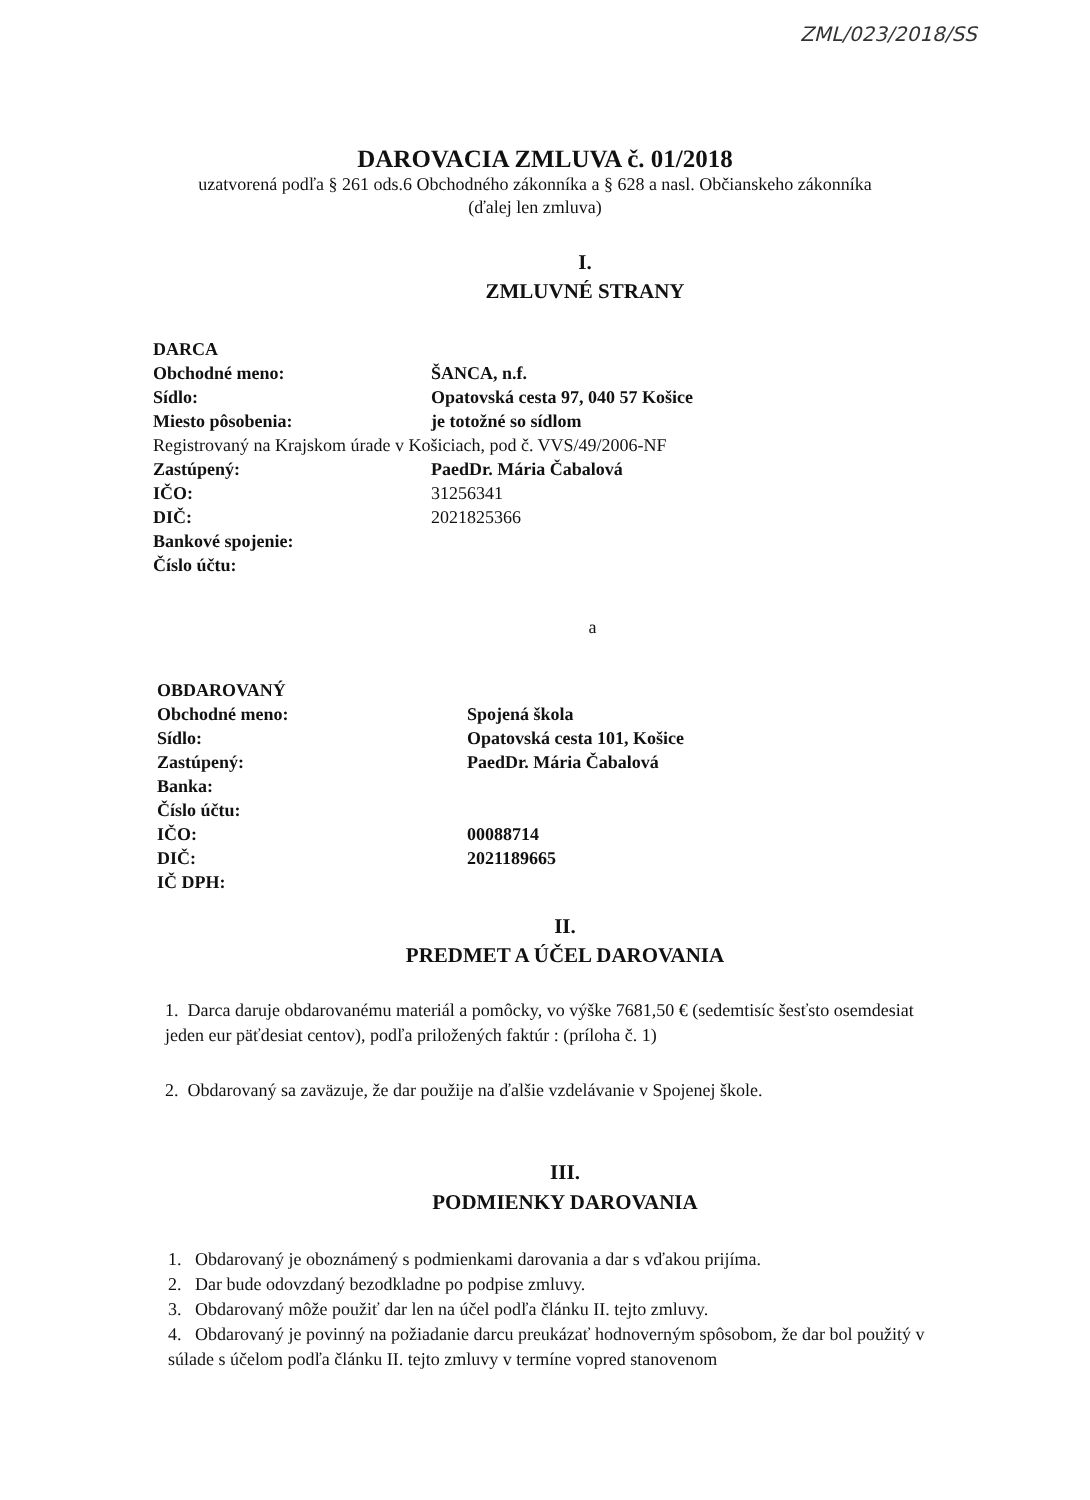ZML/023/2018/SS
DAROVACIA ZMLUVA č. 01/2018
uzatvorená podľa § 261 ods.6 Obchodného zákonníka a § 628 a nasl. Občianskeho zákonníka
(ďalej len zmluva)
I.
ZMLUVNÉ STRANY
| DARCA | |
| Obchodné meno: | ŠANCA, n.f. |
| Sídlo: | Opatovská cesta 97, 040 57 Košice |
| Miesto pôsobenia: | je totožné so sídlom |
| Registrovaný na Krajskom úrade v Košiciach, pod č. VVS/49/2006-NF | |
| Zastúpený: | PaedDr. Mária Čabalová |
| IČO: | 31256341 |
| DIČ: | 2021825366 |
| Bankové spojenie: | |
| Číslo účtu: | |
a
| OBDAROVANÝ | |
| Obchodné meno: | Spojená škola |
| Sídlo: | Opatovská cesta 101, Košice |
| Zastúpený: | PaedDr. Mária Čabalová |
| Banka: | |
| Číslo účtu: | |
| IČO: | 00088714 |
| DIČ: | 2021189665 |
| IČ DPH: | |
II.
PREDMET A ÚČEL DAROVANIA
1. Darca daruje obdarovanému materiál a pomôcky, vo výške 7681,50 € (sedemtisíc šesťsto osemdesiat jeden eur päťdesiat centov), podľa priložených faktúr : (príloha č. 1)
2. Obdarovaný sa zaväzuje, že dar použije na ďalšie vzdelávanie v Spojenej škole.
III.
PODMIENKY DAROVANIA
1. Obdarovaný je oboznámený s podmienkami darovania a dar s vďakou prijíma.
2. Dar bude odovzdaný bezodkladne po podpise zmluvy.
3. Obdarovaný môže použiť dar len na účel podľa článku II. tejto zmluvy.
4. Obdarovaný je povinný na požiadanie darcu preukázať hodnoverným spôsobom, že dar bol použitý v súlade s účelom podľa článku II. tejto zmluvy v termíne vopred stanovenom